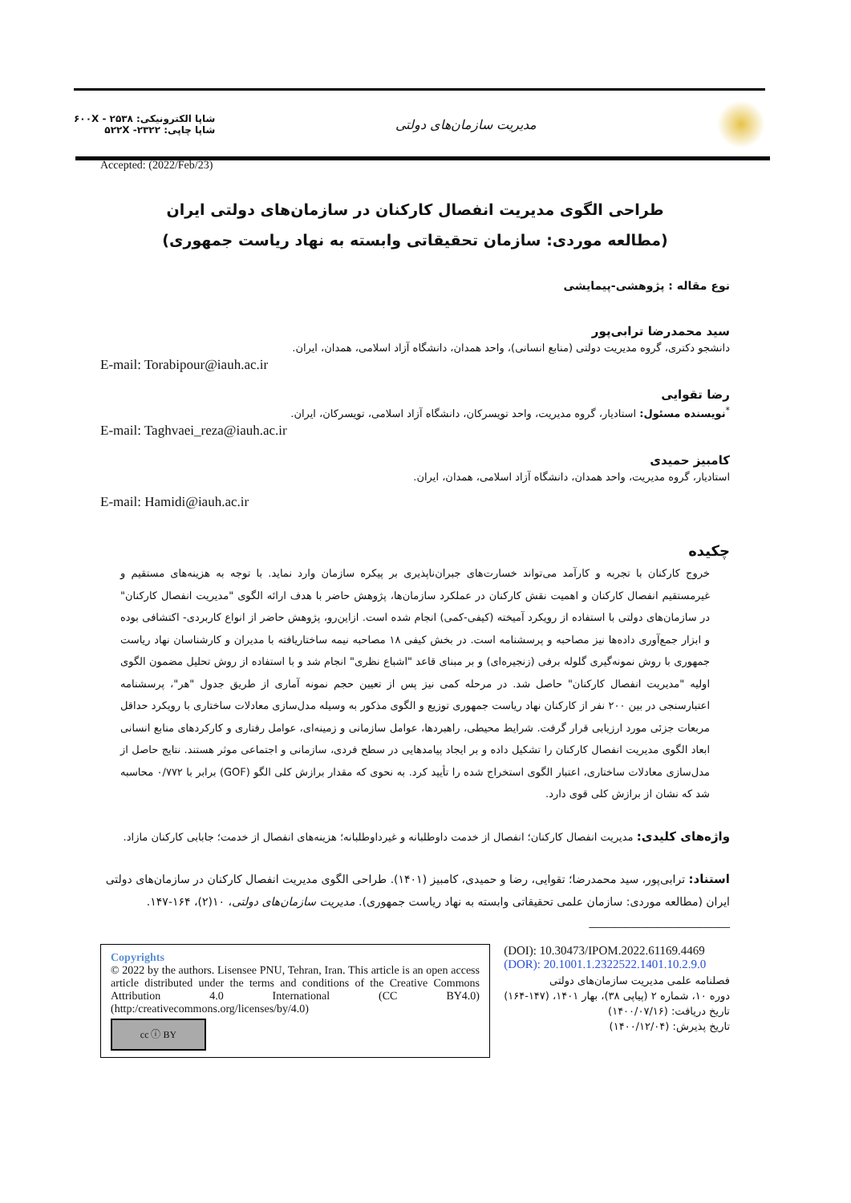شاپا الکترونیکی: ۲۵۳۸ - ۶۰۰X
شاپا چاپی: ۲۳۲۲- ۵۲۲X
مدیریت سازمان‌های دولتی
Accepted: (2022/Feb/23)
طراحی الگوی مدیریت انفصال کارکنان در سازمان‌های دولتی ایران
(مطالعه موردی: سازمان تحقیقاتی وابسته به نهاد ریاست جمهوری)
نوع مقاله : پژوهشی-پیمایشی
سید محمدرضا ترابی‌پور
دانشجو دکتری، گروه مدیریت دولتی (منابع انسانی)، واحد همدان، دانشگاه آزاد اسلامی، همدان، ایران.
E-mail: Torabipour@iauh.ac.ir
رضا تقوایی
<sup>*</sup> نویسنده مسئول: استادیار، گروه مدیریت، واحد تویسرکان، دانشگاه آزاد اسلامی، تویسرکان، ایران.
E-mail: Taghvaei_reza@iauh.ac.ir
کامبیز حمیدی
استادیار، گروه مدیریت، واحد همدان، دانشگاه آزاد اسلامی، همدان، ایران.
E-mail: Hamidi@iauh.ac.ir
چکیده
خروج کارکنان با تجربه و کارآمد می‌تواند خسارت‌های جبران‌ناپذیری بر پیکره سازمان وارد نماید. با توجه به هزینه‌های مستقیم و غیرمستقیم انفصال کارکنان و اهمیت نقش کارکنان در عملکرد سازمان‌ها، پژوهش حاضر با هدف ارائه الگوی "مدیریت انفصال کارکنان" در سازمان‌های دولتی با استفاده از رویکرد آمیخته (کیفی-کمی) انجام شده است. ازاین‌رو، پژوهش حاضر از انواع کاربردی- اکتشافی بوده و ابزار جمع‌آوری داده‌ها نیز مصاحبه و پرسشنامه است. در بخش کیفی ۱۸ مصاحبه نیمه ساختاریافته با مدیران و کارشناسان نهاد ریاست جمهوری با روش نمونه‌گیری گلوله برفی (زنجیره‌ای) و بر مبنای قاعد "اشباع نظری" انجام شد و با استفاده از روش تحلیل مضمون الگوی اولیه "مدیریت انفصال کارکنان" حاصل شد. در مرحله کمی نیز پس از تعیین حجم نمونه آماری از طریق جدول "هر"، پرسشنامه اعتبارسنجی در بین ۲۰۰ نفر از کارکنان نهاد ریاست جمهوری توزیع و الگوی مذکور به وسیله مدل‌سازی معادلات ساختاری با رویکرد حداقل مربعات جزئی مورد ارزیابی قرار گرفت. شرایط محیطی، راهبردها، عوامل سازمانی و زمینه‌ای، عوامل رفتاری و کارکردهای منابع انسانی ابعاد الگوی مدیریت انفصال کارکنان را تشکیل داده و بر ایجاد پیامدهایی در سطح فردی، سازمانی و اجتماعی موثر هستند. نتایج حاصل از مدل‌سازی معادلات ساختاری، اعتبار الگوی استخراج شده را تأیید کرد. به نحوی که مقدار برازش کلی الگو (GOF) برابر با ۰/۷۷۲ محاسبه شد که نشان از برازش کلی قوی دارد.
واژه‌های کلیدی: مدیریت انفصال کارکنان؛ انفصال از خدمت داوطلبانه و غیرداوطلبانه؛ هزینه‌های انفصال از خدمت؛ جابابی کارکنان مازاد.
استناد: ترابی‌پور، سید محمدرضا؛ تقوایی، رضا و حمیدی، کامبیز (۱۴۰۱). طراحی الگوی مدیریت انفصال کارکنان در سازمان‌های دولتی ایران (مطالعه موردی: سازمان علمی تحقیقاتی وابسته به نهاد ریاست جمهوری). مدیریت سازمان‌های دولتی، ۱۰(۲)، ۱۶۴-۱۴۷.
___________________________
Copyrights
© 2022 by the authors. Lisensee PNU, Tehran, Iran. This article is an open access article distributed under the terms and conditions of the Creative Commons Attribution 4.0 International (CC BY4.0) (http:/creativecommons.org/licenses/by/4.0)
cc ⓘ BY
(DOI): 10.30473/IPOM.2022.61169.4469
(DOR): 20.1001.1.2322522.1401.10.2.9.0
فصلنامه علمی مدیریت سازمان‌های دولتی
دوره ۱۰، شماره ۲ (پیاپی ۳۸)، بهار ۱۴۰۱، (۱۴۷-۱۶۴)
تاریخ دریافت: (۱۴۰۰/۰۷/۱۶)
تاریخ پذیرش: (۱۴۰۰/۱۲/۰۴)